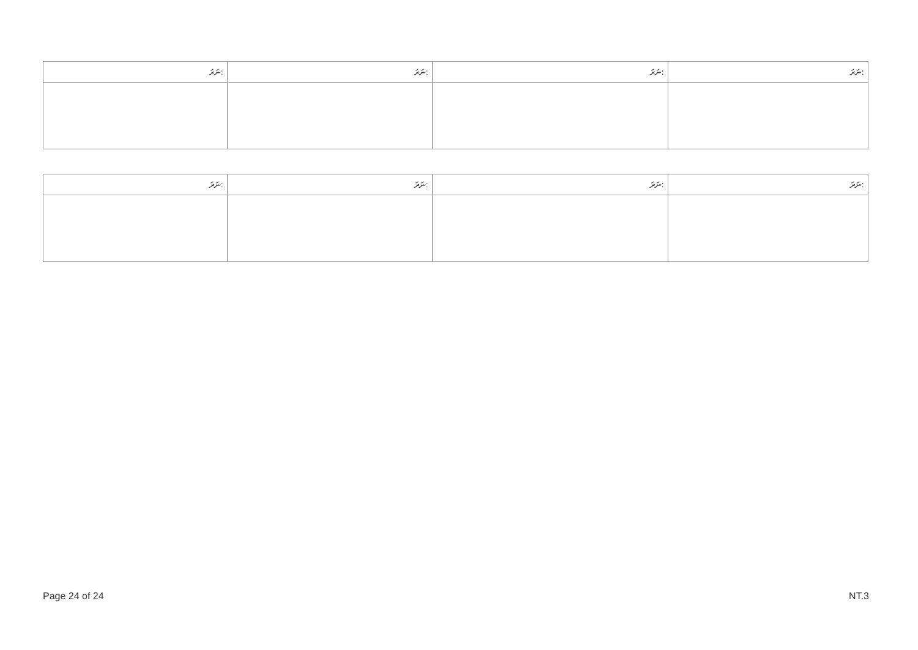| ނަރަ: | ނަރަ: | ނަރަ: | ނަރަ: |
| --- | --- | --- | --- |
| ނަރަ: | ނަރަ: | ނަރަ: | ނަރަ: |
| --- | --- | --- | --- |
Page 24 of 24 NT.3